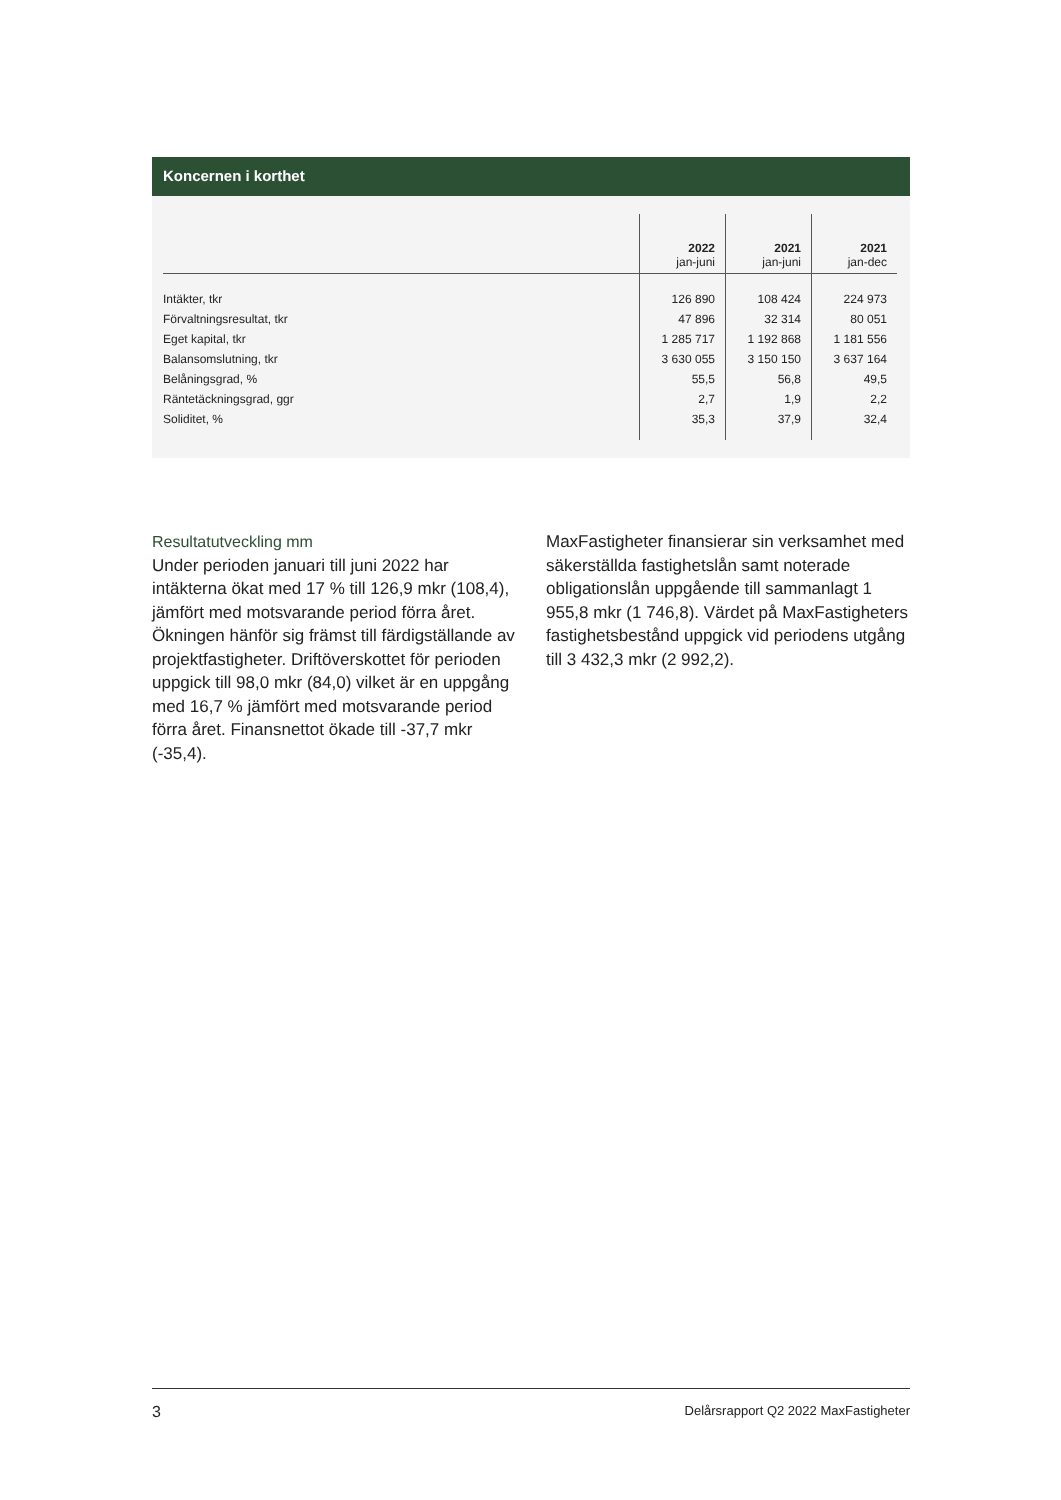Koncernen i korthet
| | 2022 jan-juni | 2021 jan-juni | 2021 jan-dec |
| --- | --- | --- | --- |
| Intäkter, tkr | 126 890 | 108 424 | 224 973 |
| Förvaltningsresultat, tkr | 47 896 | 32 314 | 80 051 |
| Eget kapital, tkr | 1 285 717 | 1 192 868 | 1 181 556 |
| Balansomslutning, tkr | 3 630 055 | 3 150 150 | 3 637 164 |
| Belåningsgrad, % | 55,5 | 56,8 | 49,5 |
| Räntetäckningsgrad, ggr | 2,7 | 1,9 | 2,2 |
| Soliditet, % | 35,3 | 37,9 | 32,4 |
Resultatutveckling mm
Under perioden januari till juni 2022 har intäkterna ökat med 17 % till 126,9 mkr (108,4), jämfört med motsvarande period förra året. Ökningen hänför sig främst till färdigställande av projektfastigheter. Driftöverskottet för perioden uppgick till 98,0 mkr (84,0) vilket är en uppgång med 16,7 % jämfört med motsvarande period förra året. Finansnettot ökade till -37,7 mkr (-35,4).
MaxFastigheter finansierar sin verksamhet med säkerställda fastighetslån samt noterade obligationslån uppgående till sammanlagt 1 955,8 mkr (1 746,8). Värdet på MaxFastig­heters fastighetsbestånd uppgick vid periodens utgång till 3 432,3 mkr (2 992,2).
3 Delårsrapport Q2 2022 MaxFastigheter